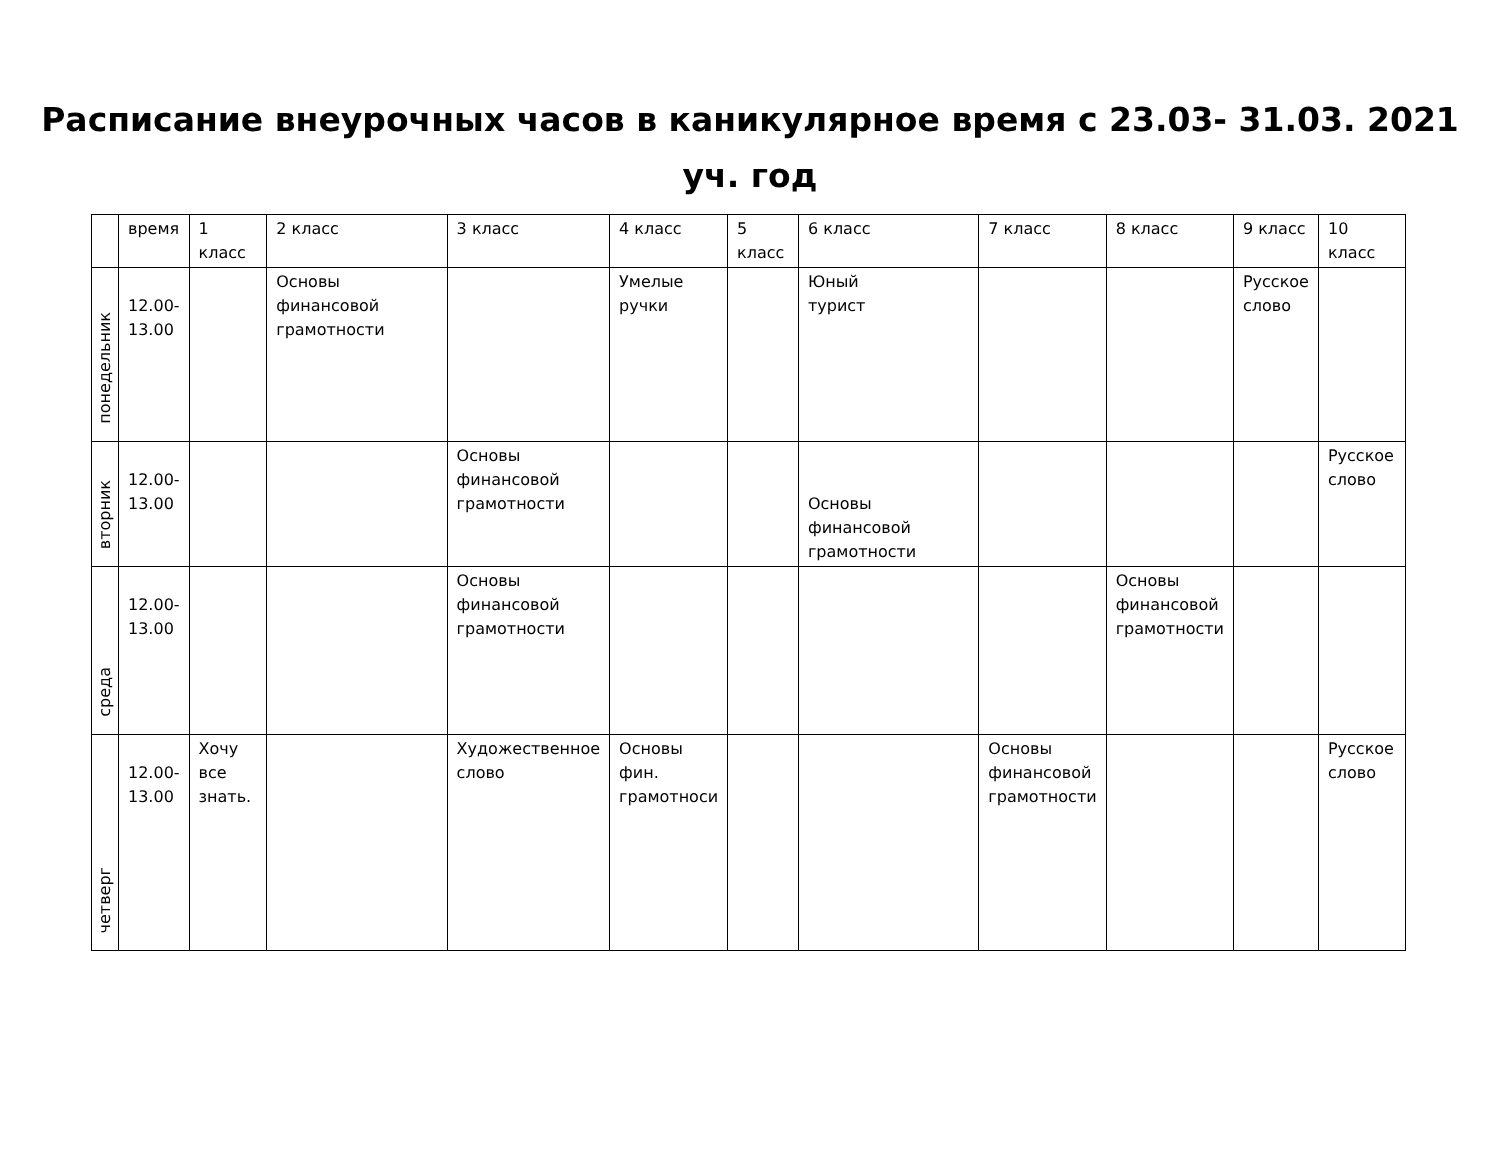Расписание внеурочных часов в каникулярное время с 23.03- 31.03. 2021
уч. год
| | время | 1 класс | 2 класс | 3 класс | 4 класс | 5 класс | 6 класс | 7 класс | 8 класс | 9 класс | 10 класс |
| --- | --- | --- | --- | --- | --- | --- | --- | --- | --- | --- | --- |
| понедельник | 12.00- 13.00 | | Основы финансовой грамотности | | Умелые ручки | | Юный турист | | | Русское слово | |
| вторник | 12.00- 13.00 | | | Основы финансовой грамотности | | | Основы финансовой грамотности | | | | Русское слово |
| среда | 12.00- 13.00 | | | Основы финансовой грамотности | | | | | Основы финансовой грамотности | | |
| четверг | 12.00- 13.00 | Хочу все знать. | | Художественное слово | Основы фин. грамотноси | | | Основы финансовой грамотности | | | Русское слово |